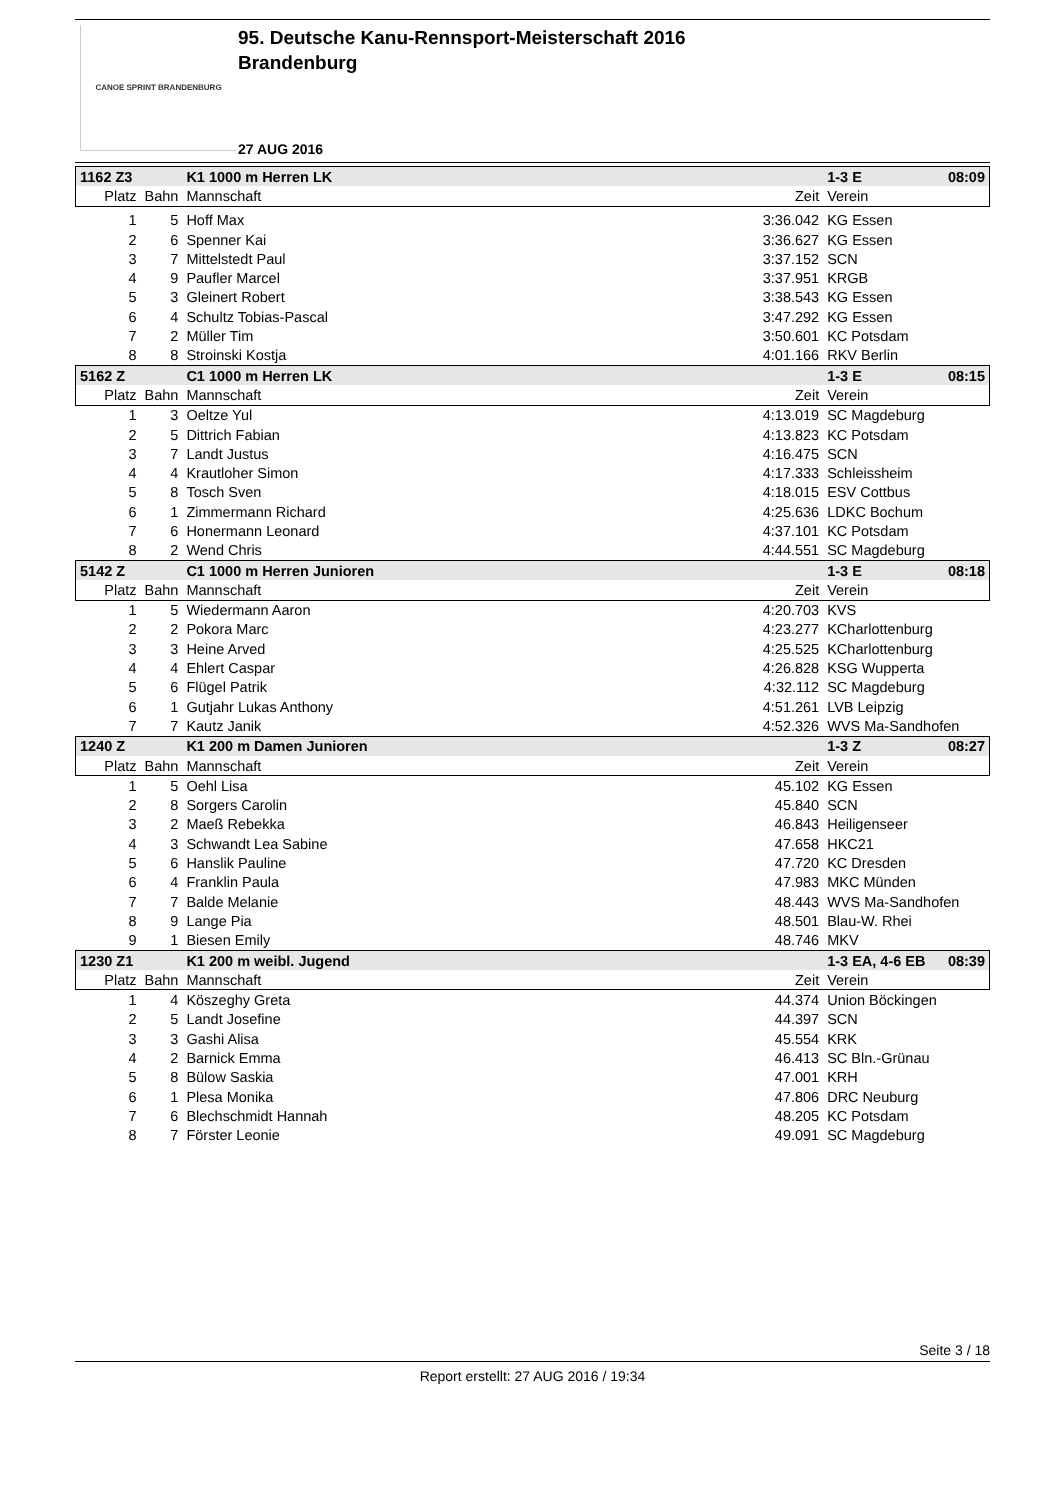CANOE SPRINT BRANDENBURG
95. Deutsche Kanu-Rennsport-Meisterschaft 2016
Brandenburg
27 AUG 2016
| 1162 Z3 | | K1 1000 m Herren LK | | 1-3 E | 08:09 |
| Platz | Bahn | Mannschaft | Zeit | Verein | |
| 1 | 5 | Hoff Max | 3:36.042 | KG Essen | |
| 2 | 6 | Spenner Kai | 3:36.627 | KG Essen | |
| 3 | 7 | Mittelstedt Paul | 3:37.152 | SCN | |
| 4 | 9 | Paufler Marcel | 3:37.951 | KRGB | |
| 5 | 3 | Gleinert Robert | 3:38.543 | KG Essen | |
| 6 | 4 | Schultz Tobias-Pascal | 3:47.292 | KG Essen | |
| 7 | 2 | Müller Tim | 3:50.601 | KC Potsdam | |
| 8 | 8 | Stroinski Kostja | 4:01.166 | RKV Berlin | |
| 5162 Z | | C1 1000 m Herren LK | | 1-3 E | 08:15 |
| Platz | Bahn | Mannschaft | Zeit | Verein | |
| 1 | 3 | Oeltze Yul | 4:13.019 | SC Magdeburg | |
| 2 | 5 | Dittrich Fabian | 4:13.823 | KC Potsdam | |
| 3 | 7 | Landt Justus | 4:16.475 | SCN | |
| 4 | 4 | Krautloher Simon | 4:17.333 | Schleissheim | |
| 5 | 8 | Tosch Sven | 4:18.015 | ESV Cottbus | |
| 6 | 1 | Zimmermann Richard | 4:25.636 | LDKC Bochum | |
| 7 | 6 | Honermann Leonard | 4:37.101 | KC Potsdam | |
| 8 | 2 | Wend Chris | 4:44.551 | SC Magdeburg | |
| 5142 Z | | C1 1000 m Herren Junioren | | 1-3 E | 08:18 |
| Platz | Bahn | Mannschaft | Zeit | Verein | |
| 1 | 5 | Wiedermann Aaron | 4:20.703 | KVS | |
| 2 | 2 | Pokora Marc | 4:23.277 | KCharlottenburg | |
| 3 | 3 | Heine Arved | 4:25.525 | KCharlottenburg | |
| 4 | 4 | Ehlert Caspar | 4:26.828 | KSG Wupperta | |
| 5 | 6 | Flügel Patrik | 4:32.112 | SC Magdeburg | |
| 6 | 1 | Gutjahr Lukas Anthony | 4:51.261 | LVB Leipzig | |
| 7 | 7 | Kautz Janik | 4:52.326 | WVS Ma-Sandhofen | |
| 1240 Z | | K1 200 m Damen Junioren | | 1-3 Z | 08:27 |
| Platz | Bahn | Mannschaft | Zeit | Verein | |
| 1 | 5 | Oehl Lisa | 45.102 | KG Essen | |
| 2 | 8 | Sorgers Carolin | 45.840 | SCN | |
| 3 | 2 | Maeß Rebekka | 46.843 | Heiligenseer | |
| 4 | 3 | Schwandt Lea Sabine | 47.658 | HKC21 | |
| 5 | 6 | Hanslik Pauline | 47.720 | KC Dresden | |
| 6 | 4 | Franklin Paula | 47.983 | MKC Münden | |
| 7 | 7 | Balde Melanie | 48.443 | WVS Ma-Sandhofen | |
| 8 | 9 | Lange Pia | 48.501 | Blau-W. Rhei | |
| 9 | 1 | Biesen Emily | 48.746 | MKV | |
| 1230 Z1 | | K1 200 m weibl. Jugend | | 1-3 EA, 4-6 EB | 08:39 |
| Platz | Bahn | Mannschaft | Zeit | Verein | |
| 1 | 4 | Köszeghy Greta | 44.374 | Union Böckingen | |
| 2 | 5 | Landt Josefine | 44.397 | SCN | |
| 3 | 3 | Gashi Alisa | 45.554 | KRK | |
| 4 | 2 | Barnick Emma | 46.413 | SC Bln.-Grünau | |
| 5 | 8 | Bülow Saskia | 47.001 | KRH | |
| 6 | 1 | Plesa Monika | 47.806 | DRC Neuburg | |
| 7 | 6 | Blechschmidt Hannah | 48.205 | KC Potsdam | |
| 8 | 7 | Förster Leonie | 49.091 | SC Magdeburg | |
Seite 3 / 18
Report erstellt: 27 AUG 2016 / 19:34